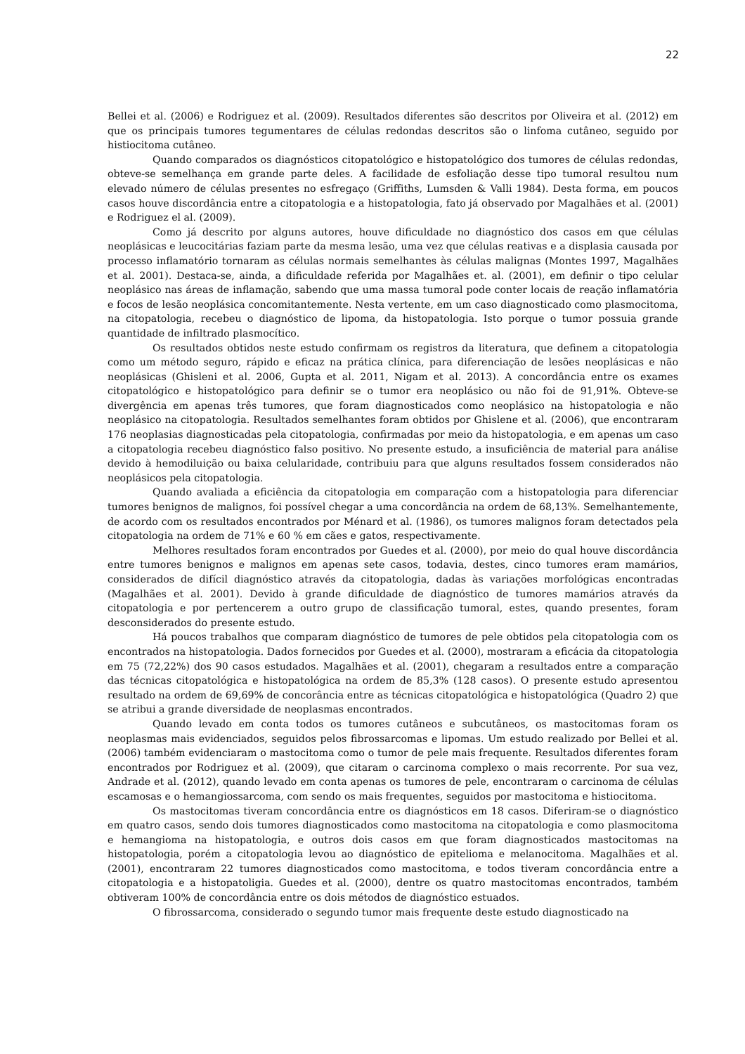22
Bellei et al. (2006) e Rodriguez et al. (2009). Resultados diferentes são descritos por Oliveira et al. (2012) em que os principais tumores tegumentares de células redondas descritos são o linfoma cutâneo, seguido por histiocitoma cutâneo.
Quando comparados os diagnósticos citopatológico e histopatológico dos tumores de células redondas, obteve-se semelhança em grande parte deles. A facilidade de esfoliação desse tipo tumoral resultou num elevado número de células presentes no esfregaço (Griffiths, Lumsden & Valli 1984). Desta forma, em poucos casos houve discordância entre a citopatologia e a histopatologia, fato já observado por Magalhães et al. (2001) e Rodriguez el al. (2009).
Como já descrito por alguns autores, houve dificuldade no diagnóstico dos casos em que células neoplásicas e leucocitárias faziam parte da mesma lesão, uma vez que células reativas e a displasia causada por processo inflamatório tornaram as células normais semelhantes às células malignas (Montes 1997, Magalhães et al. 2001). Destaca-se, ainda, a dificuldade referida por Magalhães et. al. (2001), em definir o tipo celular neoplásico nas áreas de inflamação, sabendo que uma massa tumoral pode conter locais de reação inflamatória e focos de lesão neoplásica concomitantemente. Nesta vertente, em um caso diagnosticado como plasmocitoma, na citopatologia, recebeu o diagnóstico de lipoma, da histopatologia. Isto porque o tumor possuia grande quantidade de infiltrado plasmocítico.
Os resultados obtidos neste estudo confirmam os registros da literatura, que definem a citopatologia como um método seguro, rápido e eficaz na prática clínica, para diferenciação de lesões neoplásicas e não neoplásicas (Ghisleni et al. 2006, Gupta et al. 2011, Nigam et al. 2013). A concordância entre os exames citopatológico e histopatológico para definir se o tumor era neoplásico ou não foi de 91,91%. Obteve-se divergência em apenas três tumores, que foram diagnosticados como neoplásico na histopatologia e não neoplásico na citopatologia. Resultados semelhantes foram obtidos por Ghislene et al. (2006), que encontraram 176 neoplasias diagnosticadas pela citopatologia, confirmadas por meio da histopatologia, e em apenas um caso a citopatologia recebeu diagnóstico falso positivo. No presente estudo, a insuficiência de material para análise devido à hemodiluição ou baixa celularidade, contribuiu para que alguns resultados fossem considerados não neoplásicos pela citopatologia.
Quando avaliada a eficiência da citopatologia em comparação com a histopatologia para diferenciar tumores benignos de malignos, foi possível chegar a uma concordância na ordem de 68,13%. Semelhantemente, de acordo com os resultados encontrados por Ménard et al. (1986), os tumores malignos foram detectados pela citopatologia na ordem de 71% e 60 % em cães e gatos, respectivamente.
Melhores resultados foram encontrados por Guedes et al. (2000), por meio do qual houve discordância entre tumores benignos e malignos em apenas sete casos, todavia, destes, cinco tumores eram mamários, considerados de difícil diagnóstico através da citopatologia, dadas às variações morfológicas encontradas (Magalhães et al. 2001). Devido à grande dificuldade de diagnóstico de tumores mamários através da citopatologia e por pertencerem a outro grupo de classificação tumoral, estes, quando presentes, foram desconsiderados do presente estudo.
Há poucos trabalhos que comparam diagnóstico de tumores de pele obtidos pela citopatologia com os encontrados na histopatologia. Dados fornecidos por Guedes et al. (2000), mostraram a eficácia da citopatologia em 75 (72,22%) dos 90 casos estudados. Magalhães et al. (2001), chegaram a resultados entre a comparação das técnicas citopatológica e histopatológica na ordem de 85,3% (128 casos). O presente estudo apresentou resultado na ordem de 69,69% de concorância entre as técnicas citopatológica e histopatológica (Quadro 2) que se atribui a grande diversidade de neoplasmas encontrados.
Quando levado em conta todos os tumores cutâneos e subcutâneos, os mastocitomas foram os neoplasmas mais evidenciados, seguidos pelos fibrossarcomas e lipomas. Um estudo realizado por Bellei et al. (2006) também evidenciaram o mastocitoma como o tumor de pele mais frequente. Resultados diferentes foram encontrados por Rodriguez et al. (2009), que citaram o carcinoma complexo o mais recorrente. Por sua vez, Andrade et al. (2012), quando levado em conta apenas os tumores de pele, encontraram o carcinoma de células escamosas e o hemangiossarcoma, com sendo os mais frequentes, seguidos por mastocitoma e histiocitoma.
Os mastocitomas tiveram concordância entre os diagnósticos em 18 casos. Diferiram-se o diagnóstico em quatro casos, sendo dois tumores diagnosticados como mastocitoma na citopatologia e como plasmocitoma e hemangioma na histopatologia, e outros dois casos em que foram diagnosticados mastocitomas na histopatologia, porém a citopatologia levou ao diagnóstico de epitelioma e melanocitoma. Magalhães et al. (2001), encontraram 22 tumores diagnosticados como mastocitoma, e todos tiveram concordância entre a citopatologia e a histopatoligia. Guedes et al. (2000), dentre os quatro mastocitomas encontrados, também obtiveram 100% de concordância entre os dois métodos de diagnóstico estuados.
O fibrossarcoma, considerado o segundo tumor mais frequente deste estudo diagnosticado na